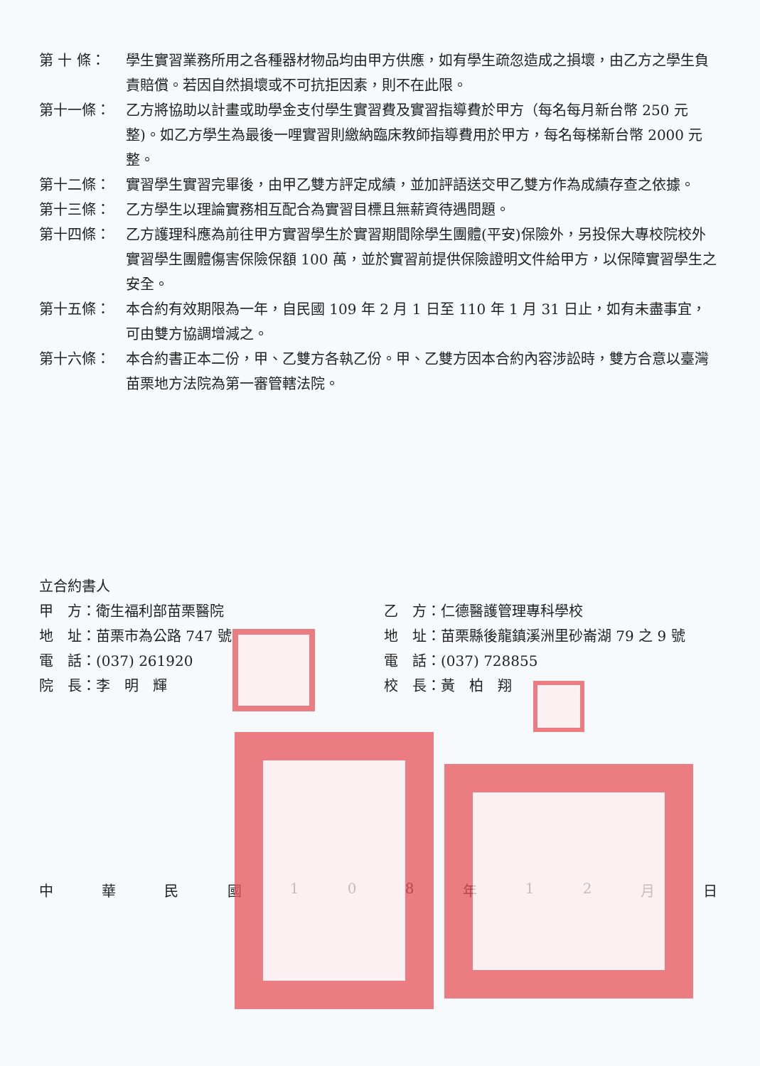第 十 條： 學生實習業務所用之各種器材物品均由甲方供應，如有學生疏忽造成之損壞，由乙方之學生負責賠償。若因自然損壞或不可抗拒因素，則不在此限。
第十一條： 乙方將協助以計畫或助學金支付學生實習費及實習指導費於甲方（每名每月新台幣 250 元整)。如乙方學生為最後一哩實習則繳納臨床教師指導費用於甲方，每名每梯新台幣 2000 元整。
第十二條： 實習學生實習完畢後，由甲乙雙方評定成績，並加評語送交甲乙雙方作為成績存查之依據。
第十三條： 乙方學生以理論實務相互配合為實習目標且無薪資待遇問題。
第十四條： 乙方護理科應為前往甲方實習學生於實習期間除學生團體(平安)保險外，另投保大專校院校外實習學生團體傷害保險保額 100 萬，並於實習前提供保險證明文件給甲方，以保障實習學生之安全。
第十五條： 本合約有效期限為一年，自民國 109 年 2 月 1 日至 110 年 1 月 31 日止，如有未盡事宜，可由雙方協調增減之。
第十六條： 本合約書正本二份，甲、乙雙方各執乙份。甲、乙雙方因本合約內容涉訟時，雙方合意以臺灣苗栗地方法院為第一審管轄法院。
立合約書人
甲　方：衛生福利部苗栗醫院
地　址：苗栗市為公路 747 號
電　話：(037) 261920
院　長：李　明　輝
乙　方：仁德醫護管理專科學校
地　址：苗栗縣後龍鎮溪洲里砂崙湖 79 之 9 號
電　話：(037) 728855
校　長：黃　柏　翔
中華民國 108 年 12 月日